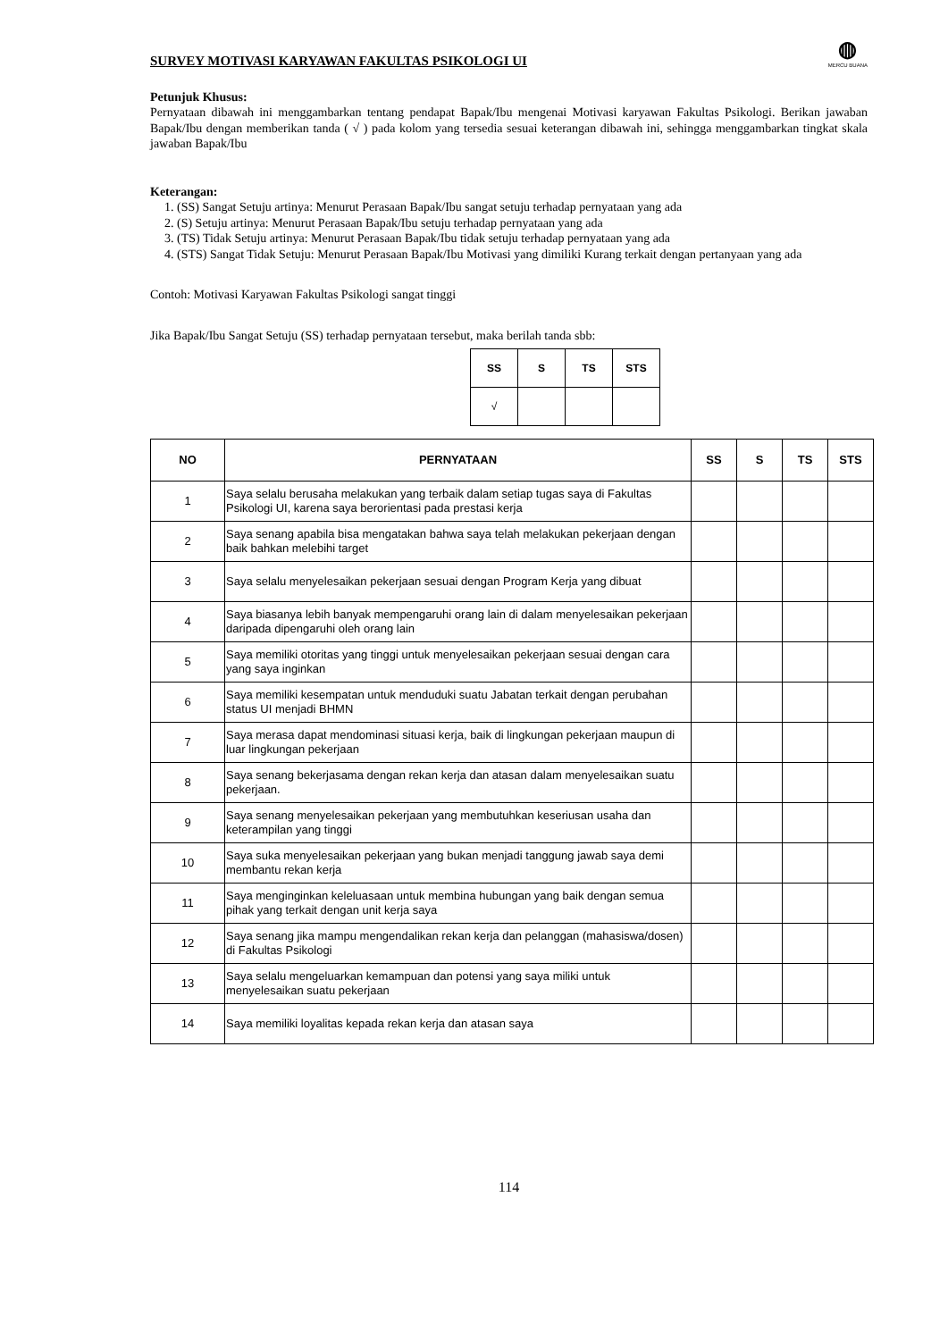SURVEY MOTIVASI KARYAWAN FAKULTAS PSIKOLOGI UI
◍
MERCU BUANA
Petunjuk Khusus:
Pernyataan dibawah ini menggambarkan tentang pendapat Bapak/Ibu mengenai Motivasi karyawan Fakultas Psikologi. Berikan jawaban Bapak/Ibu dengan memberikan tanda ( √ ) pada kolom yang tersedia sesuai keterangan dibawah ini, sehingga menggambarkan tingkat skala jawaban Bapak/Ibu
Keterangan:
1. (SS) Sangat Setuju artinya: Menurut Perasaan Bapak/Ibu sangat setuju terhadap pernyataan yang ada
2. (S) Setuju artinya: Menurut Perasaan Bapak/Ibu setuju terhadap pernyataan yang ada
3. (TS) Tidak Setuju artinya: Menurut Perasaan Bapak/Ibu tidak setuju terhadap pernyataan yang ada
4. (STS) Sangat Tidak Setuju: Menurut Perasaan Bapak/Ibu Motivasi yang dimiliki Kurang terkait dengan pertanyaan yang ada
Contoh: Motivasi Karyawan Fakultas Psikologi sangat tinggi
Jika Bapak/Ibu Sangat Setuju (SS) terhadap pernyataan tersebut, maka berilah tanda sbb:
| SS | S | TS | STS |
| --- | --- | --- | --- |
| √ | | | |
| NO | PERNYATAAN | SS | S | TS | STS |
| --- | --- | --- | --- | --- | --- |
| 1 | Saya selalu berusaha melakukan yang terbaik dalam setiap tugas saya di Fakultas Psikologi UI, karena saya berorientasi pada prestasi kerja | | | | |
| 2 | Saya senang apabila bisa mengatakan bahwa saya telah melakukan pekerjaan dengan baik bahkan melebihi target | | | | |
| 3 | Saya selalu menyelesaikan pekerjaan sesuai dengan Program Kerja yang dibuat | | | | |
| 4 | Saya biasanya lebih banyak mempengaruhi orang lain di dalam menyelesaikan pekerjaan daripada dipengaruhi oleh orang lain | | | | |
| 5 | Saya memiliki otoritas yang tinggi untuk menyelesaikan pekerjaan sesuai dengan cara yang saya inginkan | | | | |
| 6 | Saya memiliki kesempatan untuk menduduki suatu Jabatan terkait dengan perubahan status UI menjadi BHMN | | | | |
| 7 | Saya merasa dapat mendominasi situasi kerja, baik di lingkungan pekerjaan maupun di luar lingkungan pekerjaan | | | | |
| 8 | Saya senang bekerjasama dengan rekan kerja dan atasan dalam menyelesaikan suatu pekerjaan. | | | | |
| 9 | Saya senang menyelesaikan pekerjaan yang membutuhkan keseriusan usaha dan keterampilan yang tinggi | | | | |
| 10 | Saya suka menyelesaikan pekerjaan yang bukan menjadi tanggung jawab saya demi membantu rekan kerja | | | | |
| 11 | Saya menginginkan keleluasaan untuk membina hubungan yang baik dengan semua pihak yang terkait dengan unit kerja saya | | | | |
| 12 | Saya senang jika mampu mengendalikan rekan kerja dan pelanggan (mahasiswa/dosen) di Fakultas Psikologi | | | | |
| 13 | Saya selalu mengeluarkan kemampuan dan potensi yang saya miliki untuk menyelesaikan suatu pekerjaan | | | | |
| 14 | Saya memiliki loyalitas kepada rekan kerja dan atasan saya | | | | |
114